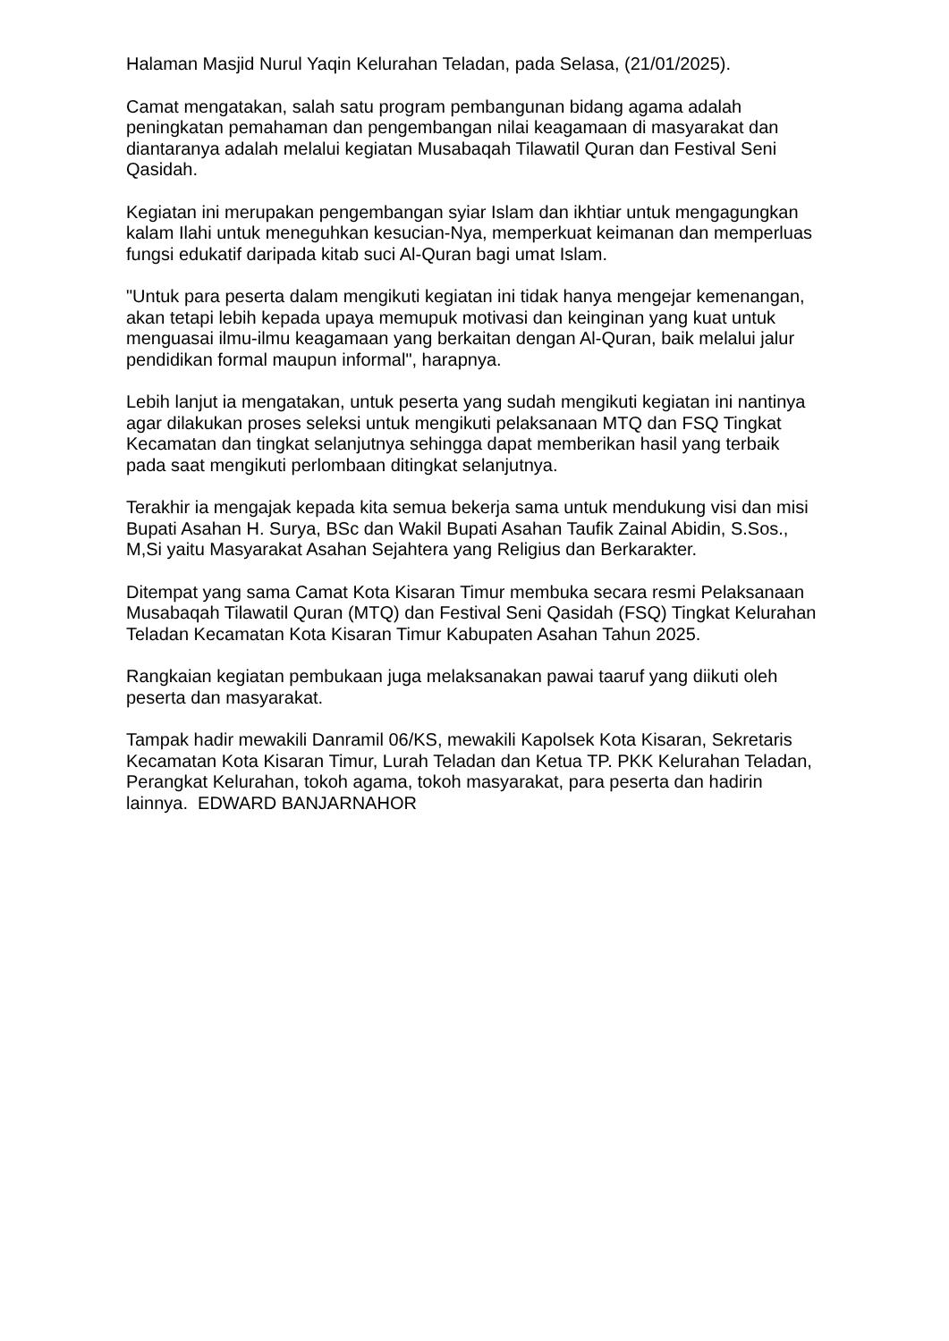Halaman Masjid Nurul Yaqin Kelurahan Teladan, pada Selasa, (21/01/2025).
Camat mengatakan, salah satu program pembangunan bidang agama adalah peningkatan pemahaman dan pengembangan nilai keagamaan di masyarakat dan diantaranya adalah melalui kegiatan Musabaqah Tilawatil Quran dan Festival Seni Qasidah.
Kegiatan ini merupakan pengembangan syiar Islam dan ikhtiar untuk mengagungkan kalam Ilahi untuk meneguhkan kesucian-Nya, memperkuat keimanan dan memperluas fungsi edukatif daripada kitab suci Al-Quran bagi umat Islam.
"Untuk para peserta dalam mengikuti kegiatan ini tidak hanya mengejar kemenangan, akan tetapi lebih kepada upaya memupuk motivasi dan keinginan yang kuat untuk menguasai ilmu-ilmu keagamaan yang berkaitan dengan Al-Quran, baik melalui jalur pendidikan formal maupun informal", harapnya.
Lebih lanjut ia mengatakan, untuk peserta yang sudah mengikuti kegiatan ini nantinya agar dilakukan proses seleksi untuk mengikuti pelaksanaan MTQ dan FSQ Tingkat Kecamatan dan tingkat selanjutnya sehingga dapat memberikan hasil yang terbaik pada saat mengikuti perlombaan ditingkat selanjutnya.
Terakhir ia mengajak kepada kita semua bekerja sama untuk mendukung visi dan misi Bupati Asahan H. Surya, BSc dan Wakil Bupati Asahan Taufik Zainal Abidin, S.Sos., M,Si yaitu Masyarakat Asahan Sejahtera yang Religius dan Berkarakter.
Ditempat yang sama Camat Kota Kisaran Timur membuka secara resmi Pelaksanaan Musabaqah Tilawatil Quran (MTQ) dan Festival Seni Qasidah (FSQ) Tingkat Kelurahan Teladan Kecamatan Kota Kisaran Timur Kabupaten Asahan Tahun 2025.
Rangkaian kegiatan pembukaan juga melaksanakan pawai taaruf yang diikuti oleh peserta dan masyarakat.
Tampak hadir mewakili Danramil 06/KS, mewakili Kapolsek Kota Kisaran, Sekretaris Kecamatan Kota Kisaran Timur, Lurah Teladan dan Ketua TP. PKK Kelurahan Teladan, Perangkat Kelurahan, tokoh agama, tokoh masyarakat, para peserta dan hadirin lainnya. EDWARD BANJARNAHOR